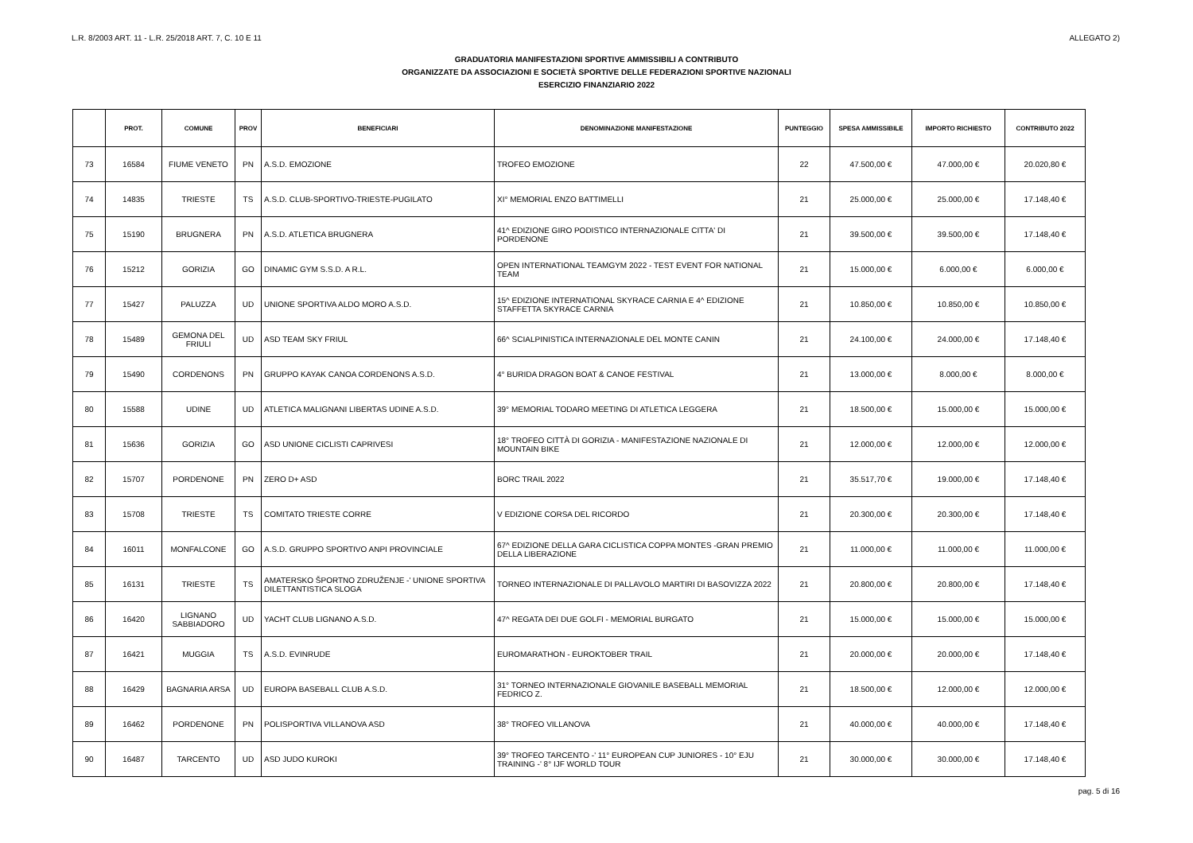L.R. 8/2003 ART. 11 - L.R. 25/2018 ART. 7, C. 10 E 11 ALLEGATO 2)
GRADUATORIA MANIFESTAZIONI SPORTIVE AMMISSIBILI A CONTRIBUTO
ORGANIZZATE DA ASSOCIAZIONI E SOCIETÀ SPORTIVE DELLE FEDERAZIONI SPORTIVE NAZIONALI
ESERCIZIO FINANZIARIO 2022
| | PROT. | COMUNE | PROV | BENEFICIARI | DENOMINAZIONE MANIFESTAZIONE | PUNTEGGIO | SPESA AMMISSIBILE | IMPORTO RICHIESTO | CONTRIBUTO 2022 |
| --- | --- | --- | --- | --- | --- | --- | --- | --- | --- |
| 73 | 16584 | FIUME VENETO | PN | A.S.D. EMOZIONE | TROFEO EMOZIONE | 22 | 47.500,00 € | 47.000,00 € | 20.020,80 € |
| 74 | 14835 | TRIESTE | TS | A.S.D. CLUB-SPORTIVO-TRIESTE-PUGILATO | XI° MEMORIAL ENZO BATTIMELLI | 21 | 25.000,00 € | 25.000,00 € | 17.148,40 € |
| 75 | 15190 | BRUGNERA | PN | A.S.D. ATLETICA BRUGNERA | 41^ EDIZIONE GIRO PODISTICO INTERNAZIONALE CITTA' DI PORDENONE | 21 | 39.500,00 € | 39.500,00 € | 17.148,40 € |
| 76 | 15212 | GORIZIA | GO | DINAMIC GYM S.S.D. A R.L. | OPEN INTERNATIONAL TEAMGYM 2022 - TEST EVENT FOR NATIONAL TEAM | 21 | 15.000,00 € | 6.000,00 € | 6.000,00 € |
| 77 | 15427 | PALUZZA | UD | UNIONE SPORTIVA ALDO MORO A.S.D. | 15^ EDIZIONE INTERNATIONAL SKYRACE CARNIA E 4^ EDIZIONE STAFFETTA SKYRACE CARNIA | 21 | 10.850,00 € | 10.850,00 € | 10.850,00 € |
| 78 | 15489 | GEMONA DEL FRIULI | UD | ASD TEAM SKY FRIUL | 66^ SCIALPINISTICA INTERNAZIONALE DEL MONTE CANIN | 21 | 24.100,00 € | 24.000,00 € | 17.148,40 € |
| 79 | 15490 | CORDENONS | PN | GRUPPO KAYAK CANOA CORDENONS A.S.D. | 4° BURIDA DRAGON BOAT & CANOE FESTIVAL | 21 | 13.000,00 € | 8.000,00 € | 8.000,00 € |
| 80 | 15588 | UDINE | UD | ATLETICA MALIGNANI LIBERTAS UDINE A.S.D. | 39° MEMORIAL TODARO MEETING DI ATLETICA LEGGERA | 21 | 18.500,00 € | 15.000,00 € | 15.000,00 € |
| 81 | 15636 | GORIZIA | GO | ASD UNIONE CICLISTI CAPRIVESI | 18° TROFEO CITTÀ DI GORIZIA - MANIFESTAZIONE NAZIONALE DI MOUNTAIN BIKE | 21 | 12.000,00 € | 12.000,00 € | 12.000,00 € |
| 82 | 15707 | PORDENONE | PN | ZERO D+ ASD | BORC TRAIL 2022 | 21 | 35.517,70 € | 19.000,00 € | 17.148,40 € |
| 83 | 15708 | TRIESTE | TS | COMITATO TRIESTE CORRE | V EDIZIONE CORSA DEL RICORDO | 21 | 20.300,00 € | 20.300,00 € | 17.148,40 € |
| 84 | 16011 | MONFALCONE | GO | A.S.D. GRUPPO SPORTIVO ANPI PROVINCIALE | 67^ EDIZIONE DELLA GARA CICLISTICA COPPA MONTES -GRAN PREMIO DELLA LIBERAZIONE | 21 | 11.000,00 € | 11.000,00 € | 11.000,00 € |
| 85 | 16131 | TRIESTE | TS | AMATERSKO ŠPORTNO ZDRUŽENJE -' UNIONE SPORTIVA DILETTANTISTICA SLOGA | TORNEO INTERNAZIONALE DI PALLAVOLO MARTIRI DI BASOVIZZA 2022 | 21 | 20.800,00 € | 20.800,00 € | 17.148,40 € |
| 86 | 16420 | LIGNANO SABBIADORO | UD | YACHT CLUB LIGNANO A.S.D. | 47^ REGATA DEI DUE GOLFI - MEMORIAL BURGATO | 21 | 15.000,00 € | 15.000,00 € | 15.000,00 € |
| 87 | 16421 | MUGGIA | TS | A.S.D. EVINRUDE | EUROMARATHON - EUROKTOBER TRAIL | 21 | 20.000,00 € | 20.000,00 € | 17.148,40 € |
| 88 | 16429 | BAGNARIA ARSA | UD | EUROPA BASEBALL CLUB A.S.D. | 31° TORNEO INTERNAZIONALE GIOVANILE BASEBALL MEMORIAL FEDRICO Z. | 21 | 18.500,00 € | 12.000,00 € | 12.000,00 € |
| 89 | 16462 | PORDENONE | PN | POLISPORTIVA VILLANOVA ASD | 38° TROFEO VILLANOVA | 21 | 40.000,00 € | 40.000,00 € | 17.148,40 € |
| 90 | 16487 | TARCENTO | UD | ASD JUDO KUROKI | 39° TROFEO TARCENTO -' 11° EUROPEAN CUP JUNIORES - 10° EJU TRAINING -' 8° IJF WORLD TOUR | 21 | 30.000,00 € | 30.000,00 € | 17.148,40 € |
pag. 5 di 16